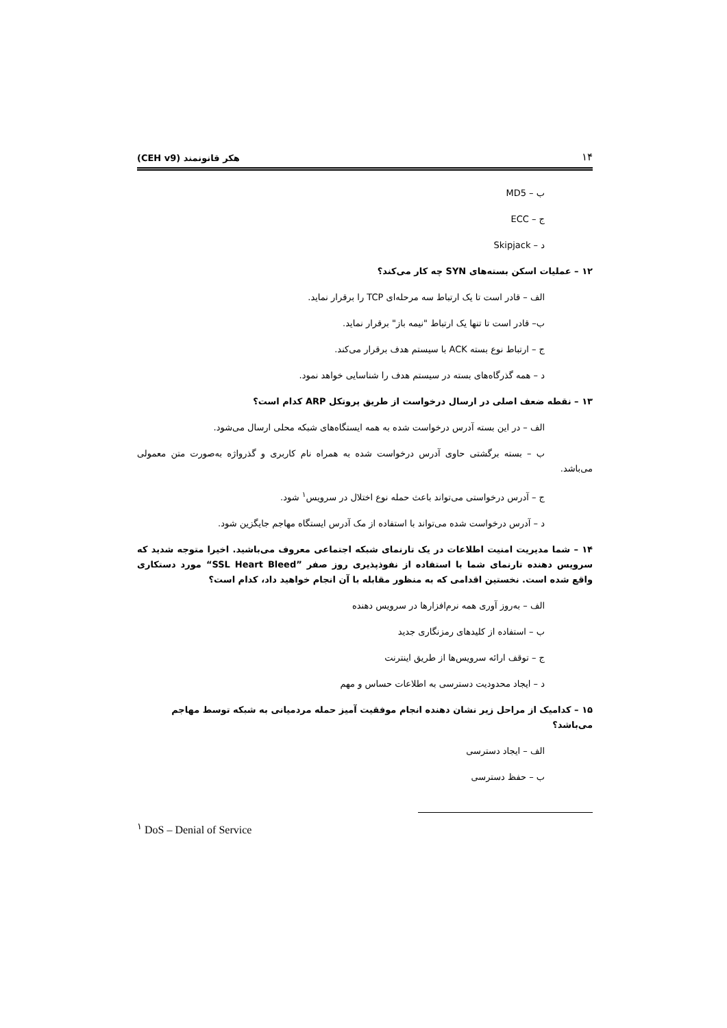۱۴ هکر قانونمند (CEH v9)
ب – MD5
ج – ECC
د – Skipjack
۱۲ – عملیات اسکن بسته‌های SYN چه کار می‌کند؟
الف – قادر است تا یک ارتباط سه مرحله‌ای TCP را برقرار نماید.
ب– قادر است تا تنها یک ارتباط "نیمه باز" برقرار نماید.
ج – ارتباط نوع بسته ACK با سیستم هدف برقرار می‌کند.
د – همه گذرگاه‌های بسته در سیستم هدف را شناسایی خواهد نمود.
۱۳ – نقطه ضعف اصلی در ارسال درخواست از طریق پروتکل ARP کدام است؟
الف – در این بسته آدرس درخواست شده به همه ایستگاه‌های شبکه محلی ارسال می‌شود.
ب – بسته برگشتی حاوی آدرس درخواست شده به همراه نام کاربری و گذرواژه به‌صورت متن معمولی می‌باشد.
ج – آدرس درخواستی می‌تواند باعث حمله نوع اختلال در سرویس<sup>۱</sup> شود.
د – آدرس درخواست شده می‌تواند با استفاده از مک آدرس ایستگاه مهاجم جایگزین شود.
۱۴ – شما مدیریت امنیت اطلاعات در یک تارنمای شبکه اجتماعی معروف می‌باشید. اخیرا متوجه شدید که سرویس دهنده تارنمای شما با استفاده از نفوذپذیری روز صفر ”SSL Heart Bleed“ مورد دستکاری واقع شده است. نخستین اقدامی که به منظور مقابله با آن انجام خواهید داد، کدام است؟
الف – به‌روز آوری همه نرم‌افزارها در سرویس دهنده
ب – استفاده از کلیدهای رمزنگاری جدید
ج – توقف ارائه سرویس‌ها از طریق اینترنت
د – ایجاد محدودیت دسترسی به اطلاعات حساس و مهم
۱۵ – کدامیک از مراحل زیر نشان دهنده انجام موفقیت آمیز حمله مردمیانی به شبکه توسط مهاجم می‌باشد؟
الف – ایجاد دسترسی
ب – حفظ دسترسی
<sup>۱</sup> DoS – Denial of Service